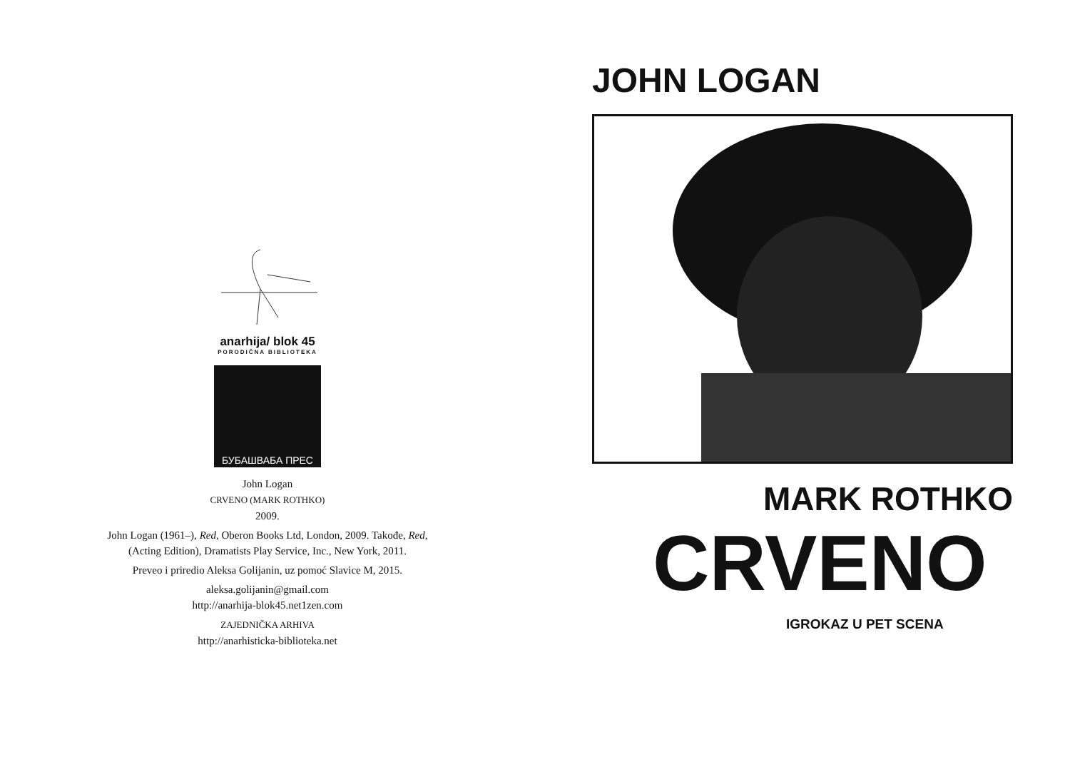anarhija/ blok 45
PORODIČNA BIBLIOTEKA
БУБАШВАБА ПРЕС
John Logan
CRVENO (MARK ROTHKO)
2009.
John Logan (1961–), Red, Oberon Books Ltd, London, 2009. Takođe, Red,
(Acting Edition), Dramatists Play Service, Inc., New York, 2011.
Preveo i priredio Aleksa Golijanin, uz pomoć Slavice M, 2015.
aleksa.golijanin@gmail.com
http://anarhija-blok45.net1zen.com
ZAJEDNIČKA ARHIVA
http://anarhisticka-biblioteka.net
JOHN LOGAN
MARK ROTHKO
CRVENO
IGROKAZ U PET SCENA